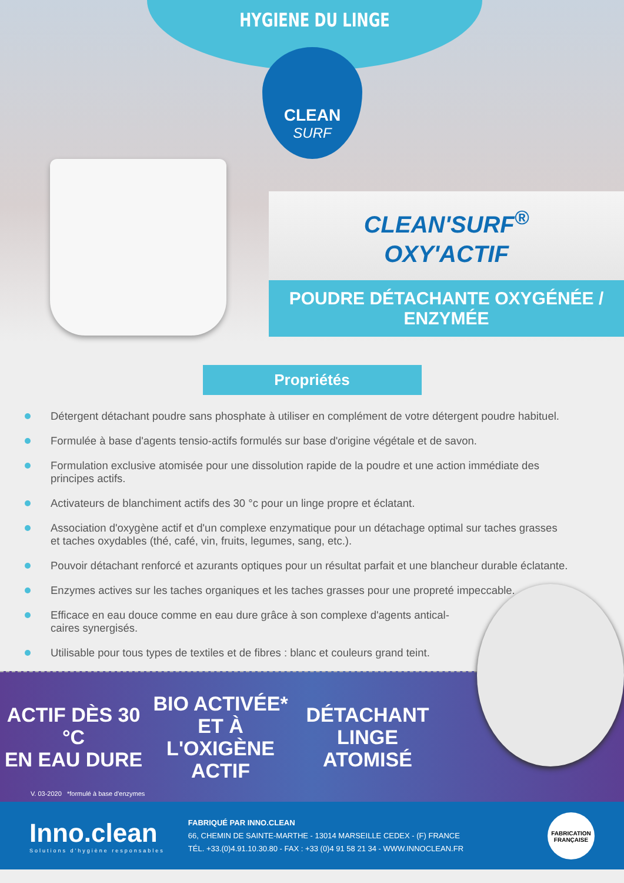HYGIENE DU LINGE
CLEAN
SURF
CLEAN'SURF<sup>®</sup>
OXY'ACTIF
POUDRE DÉTACHANTE OXYGÉNÉE / ENZYMÉE
Propriétés
Détergent détachant poudre sans phosphate à utiliser en complément de votre détergent poudre habituel.
Formulée à base d'agents tensio-actifs formulés sur base d'origine végétale et de savon.
Formulation exclusive atomisée pour une dissolution rapide de la poudre et une action immédiate des principes actifs.
Activateurs de blanchiment actifs des 30 °c pour un linge propre et éclatant.
Association d'oxygène actif et d'un complexe enzymatique pour un détachage optimal sur taches grasses et taches oxydables (thé, café, vin, fruits, legumes, sang, etc.).
Pouvoir détachant renforcé et azurants optiques pour un résultat parfait et une blancheur durable éclatante.
Enzymes actives sur les taches organiques et les taches grasses pour une propreté impeccable.
Efficace en eau douce comme en eau dure grâce à son complexe d'agents antical-
caires synergisés.
Utilisable pour tous types de textiles et de fibres : blanc et couleurs grand teint.
ACTIF DÈS 30 °C
EN EAU DURE
BIO ACTIVÉE*
ET À L'OXIGÈNE
ACTIF
DÉTACHANT LINGE
ATOMISÉ
V. 03-2020 *formulé à base d'enzymes
Inno.clean
Solutions d'hygiène responsables
FABRIQUÉ PAR INNO.CLEAN
66, CHEMIN DE SAINTE-MARTHE - 13014 MARSEILLE CEDEX - (F) FRANCE
TÉL. +33.(0)4.91.10.30.80 - FAX : +33 (0)4 91 58 21 34 - WWW.INNOCLEAN.FR
FABRICATION
FRANÇAISE